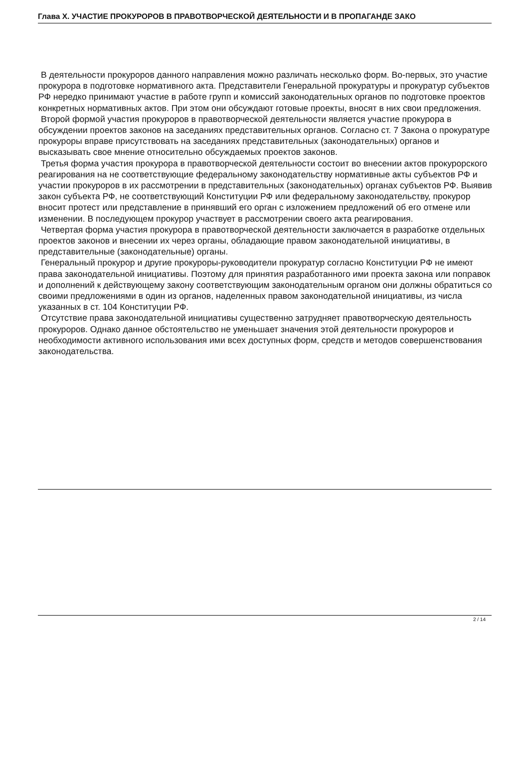Глава X. УЧАСТИЕ ПРОКУРОРОВ В ПРАВОТВОРЧЕСКОЙ ДЕЯТЕЛЬНОСТИ И В ПРОПАГАНДЕ ЗАКО
В деятельности прокуроров данного направления можно различать несколько форм. Во-первых, это участие прокурора в подготовке нормативного акта. Представители Генеральной прокуратуры и прокуратур субъектов РФ нередко принимают участие в работе групп и комиссий законодательных органов по подготовке проектов конкретных нормативных актов. При этом они обсуждают готовые проекты, вносят в них свои предложения.
Второй формой участия прокуроров в правотворческой деятельности является участие прокурора в обсуждении проектов законов на заседаниях представительных органов. Согласно ст. 7 Закона о прокуратуре прокуроры вправе присутствовать на заседаниях представительных (законодательных) органов и высказывать свое мнение относительно обсуждаемых проектов законов.
Третья форма участия прокурора в правотворческой деятельности состоит во внесении актов прокурорского реагирования на не соответствующие федеральному законодательству нормативные акты субъектов РФ и участии прокуроров в их рассмотрении в представительных (законодательных) органах субъектов РФ. Выявив закон субъекта РФ, не соответствующий Конституции РФ или федеральному законодательству, прокурор вносит протест или представление в принявший его орган с изложением предложений об его отмене или изменении. В последующем прокурор участвует в рассмотрении своего акта реагирования.
Четвертая форма участия прокурора в правотворческой деятельности заключается в разработке отдельных проектов законов и внесении их через органы, обладающие правом законодательной инициативы, в представительные (законодательные) органы.
Генеральный прокурор и другие прокуроры-руководители прокуратур согласно Конституции РФ не имеют права законодательной инициативы. Поэтому для принятия разработанного ими проекта закона или поправок и дополнений к действующему закону соответствующим законодательным органом они должны обратиться со своими предложениями в один из органов, наделенных правом законодательной инициативы, из числа указанных в ст. 104 Конституции РФ.
Отсутствие права законодательной инициативы существенно затрудняет правотворческую деятельность прокуроров. Однако данное обстоятельство не уменьшает значения этой деятельности прокуроров и необходимости активного использования ими всех доступных форм, средств и методов совершенствования законодательства.
2 / 14